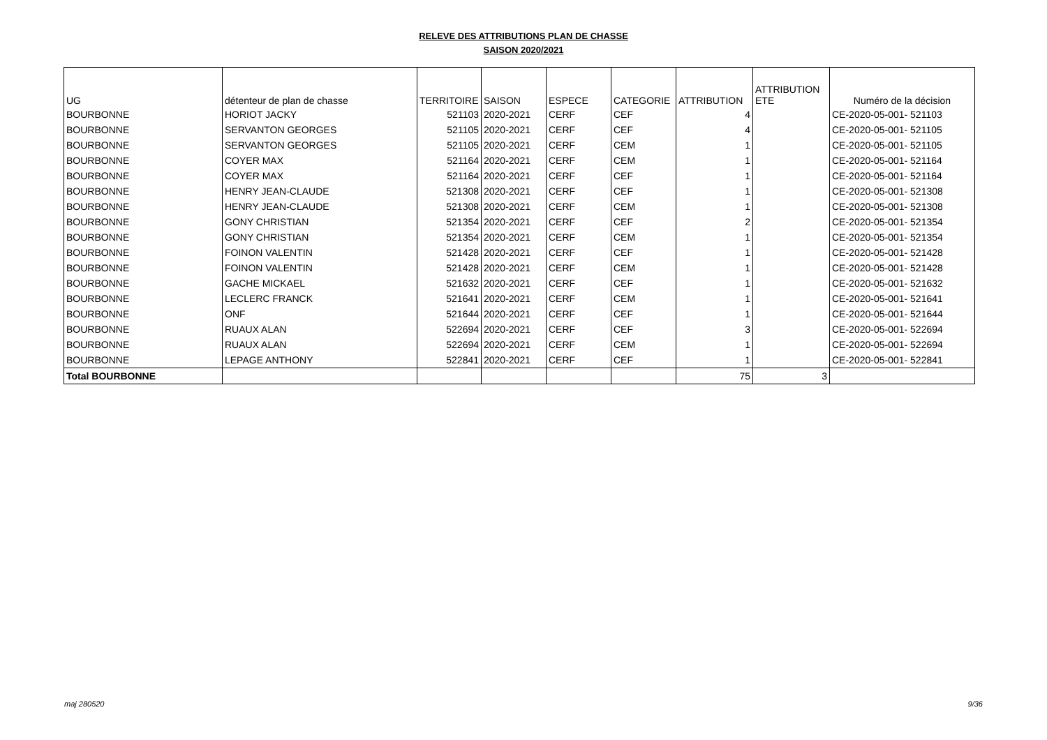RELEVE DES ATTRIBUTIONS PLAN DE CHASSE
SAISON 2020/2021
| UG | détenteur de plan de chasse | TERRITOIRE | SAISON | ESPECE | CATEGORIE | ATTRIBUTION | ATTRIBUTION ETE | Numéro de la décision |
| --- | --- | --- | --- | --- | --- | --- | --- | --- |
| BOURBONNE | HORIOT JACKY | 521103 | 2020-2021 | CERF | CEF | 4 | | CE-2020-05-001- 521103 |
| BOURBONNE | SERVANTON GEORGES | 521105 | 2020-2021 | CERF | CEF | 4 | | CE-2020-05-001- 521105 |
| BOURBONNE | SERVANTON GEORGES | 521105 | 2020-2021 | CERF | CEM | 1 | | CE-2020-05-001- 521105 |
| BOURBONNE | COYER MAX | 521164 | 2020-2021 | CERF | CEM | 1 | | CE-2020-05-001- 521164 |
| BOURBONNE | COYER MAX | 521164 | 2020-2021 | CERF | CEF | 1 | | CE-2020-05-001- 521164 |
| BOURBONNE | HENRY JEAN-CLAUDE | 521308 | 2020-2021 | CERF | CEF | 1 | | CE-2020-05-001- 521308 |
| BOURBONNE | HENRY JEAN-CLAUDE | 521308 | 2020-2021 | CERF | CEM | 1 | | CE-2020-05-001- 521308 |
| BOURBONNE | GONY CHRISTIAN | 521354 | 2020-2021 | CERF | CEF | 2 | | CE-2020-05-001- 521354 |
| BOURBONNE | GONY CHRISTIAN | 521354 | 2020-2021 | CERF | CEM | 1 | | CE-2020-05-001- 521354 |
| BOURBONNE | FOINON VALENTIN | 521428 | 2020-2021 | CERF | CEF | 1 | | CE-2020-05-001- 521428 |
| BOURBONNE | FOINON VALENTIN | 521428 | 2020-2021 | CERF | CEM | 1 | | CE-2020-05-001- 521428 |
| BOURBONNE | GACHE MICKAEL | 521632 | 2020-2021 | CERF | CEF | 1 | | CE-2020-05-001- 521632 |
| BOURBONNE | LECLERC FRANCK | 521641 | 2020-2021 | CERF | CEM | 1 | | CE-2020-05-001- 521641 |
| BOURBONNE | ONF | 521644 | 2020-2021 | CERF | CEF | 1 | | CE-2020-05-001- 521644 |
| BOURBONNE | RUAUX ALAN | 522694 | 2020-2021 | CERF | CEF | 3 | | CE-2020-05-001- 522694 |
| BOURBONNE | RUAUX ALAN | 522694 | 2020-2021 | CERF | CEM | 1 | | CE-2020-05-001- 522694 |
| BOURBONNE | LEPAGE ANTHONY | 522841 | 2020-2021 | CERF | CEF | 1 | | CE-2020-05-001- 522841 |
| Total BOURBONNE | | | | | | 75 | 3 | |
maj 280520 9/36